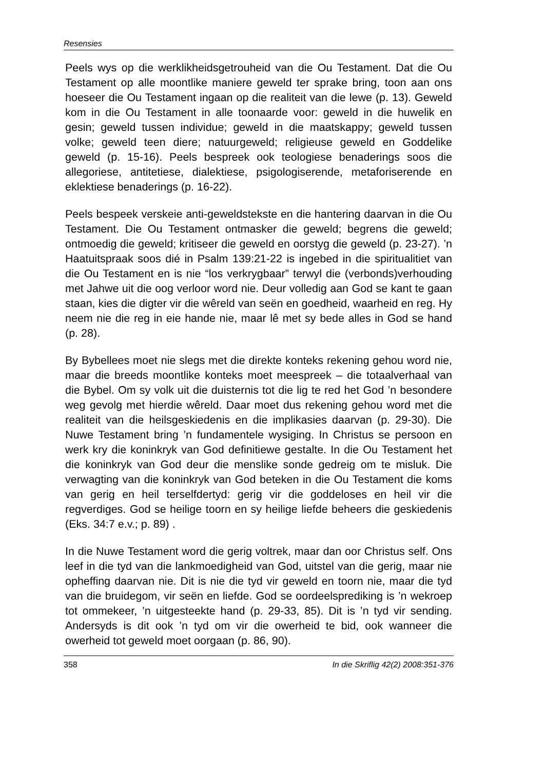Resensies
Peels wys op die werklikheidsgetrouheid van die Ou Testament. Dat die Ou Testament op alle moontlike maniere geweld ter sprake bring, toon aan ons hoeseer die Ou Testament ingaan op die realiteit van die lewe (p. 13). Geweld kom in die Ou Testament in alle toonaarde voor: geweld in die huwelik en gesin; geweld tussen individue; geweld in die maatskappy; geweld tussen volke; geweld teen diere; natuurgeweld; religieuse geweld en Goddelike geweld (p. 15-16). Peels bespreek ook teologiese benaderings soos die allegoriese, antitetiese, dialektiese, psigologiserende, metaforiseren­de en eklektiese benaderings (p. 16-22).
Peels bespeek verskeie anti-geweldstekste en die hantering daar­van in die Ou Testament. Die Ou Testament ontmasker die geweld; begrens die geweld; ontmoedig die geweld; kritiseer die geweld en oorstyg die geweld (p. 23-27). ’n Haatuitspraak soos dié in Psalm 139:21-22 is ingebed in die spiritualitiet van die Ou Testament en is nie “los verkrygbaar” terwyl die (verbonds)verhouding met Jahwe uit die oog verloor word nie. Deur volledig aan God se kant te gaan staan, kies die digter vir die wêreld van seën en goedheid, waarheid en reg. Hy neem nie die reg in eie hande nie, maar lê met sy bede alles in God se hand (p. 28).
By Bybellees moet nie slegs met die direkte konteks rekening gehou word nie, maar die breeds moontlike konteks moet meespreek – die totaalverhaal van die Bybel. Om sy volk uit die duisternis tot die lig te red het God ’n besondere weg gevolg met hierdie wêreld. Daar moet dus rekening gehou word met die realiteit van die heilsgeskiedenis en die implikasies daarvan (p. 29-30). Die Nuwe Testament bring ’n fundamentele wysiging. In Christus se persoon en werk kry die koninkryk van God definitiewe gestalte. In die Ou Testament het die koninkryk van God deur die menslike sonde gedreig om te misluk. Die verwagting van die koninkryk van God beteken in die Ou Testament die koms van gerig en heil ter­selfdertyd: gerig vir die goddeloses en heil vir die regverdiges. God se heilige toorn en sy heilige liefde beheers die geskiedenis (Eks. 34:7 e.v.; p. 89) .
In die Nuwe Testament word die gerig voltrek, maar dan oor Christus self. Ons leef in die tyd van die lankmoedigheid van God, uitstel van die gerig, maar nie opheffing daarvan nie. Dit is nie die tyd vir geweld en toorn nie, maar die tyd van die bruidegom, vir seën en liefde. God se oordeelsprediking is ’n wekroep tot ommekeer, ’n uitgesteekte hand (p. 29-33, 85). Dit is ’n tyd vir sending. Andersyds is dit ook ’n tyd om vir die owerheid te bid, ook wanneer die owerheid tot geweld moet oorgaan (p. 86, 90).
358 In die Skriflig 42(2) 2008:351-376